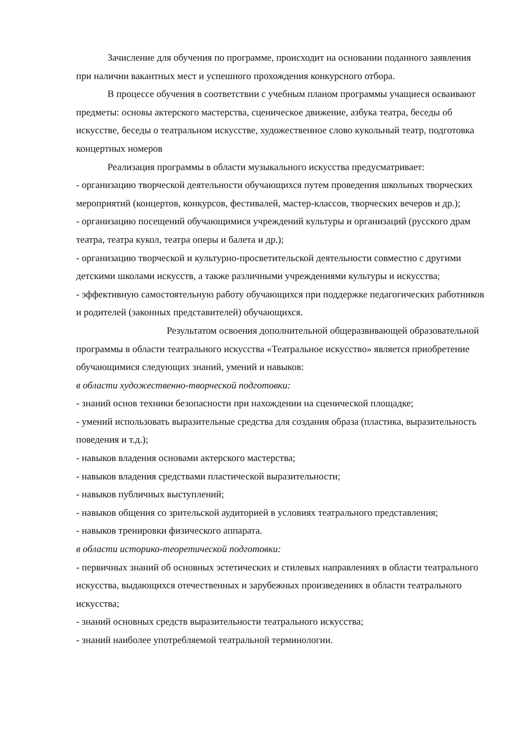Зачисление для обучения по программе, происходит на основании поданного заявления при наличии вакантных мест и успешного прохождения конкурсного отбора.
В процессе обучения в соответствии с учебным планом программы учащиеся осваивают предметы: основы актерского мастерства, сценическое движение, азбука театра, беседы об искусстве, беседы о театральном искусстве, художественное слово кукольный театр, подготовка концертных номеров
Реализация программы в области музыкального искусства предусматривает:
- организацию творческой деятельности обучающихся путем проведения школьных творческих мероприятий (концертов, конкурсов, фестивалей, мастер-классов, творческих вечеров и др.);
- организацию посещений обучающимися учреждений культуры и организаций (русского драм театра, театра кукол, театра оперы и балета и др.);
- организацию творческой и культурно-просветительской деятельности совместно с другими детскими школами искусств, а также различными учреждениями культуры и искусства;
- эффективную самостоятельную работу обучающихся при поддержке педагогических работников и родителей (законных представителей) обучающихся.
Результатом освоения дополнительной общеразвивающей образовательной программы в области театрального искусства «Театральное искусство» является приобретение обучающимися следующих знаний, умений и навыков:
в области художественно-творческой подготовки:
- знаний основ техники безопасности при нахождении на сценической площадке;
- умений использовать выразительные средства для создания образа (пластика, выразительность поведения и т.д.);
- навыков владения основами актерского мастерства;
- навыков владения средствами пластической выразительности;
- навыков публичных выступлений;
- навыков общения со зрительской аудиторией в условиях театрального представления;
- навыков тренировки физического аппарата.
в области историко-теоретической подготовки:
- первичных знаний об основных эстетических и стилевых направлениях в области театрального искусства, выдающихся отечественных и зарубежных произведениях в области театрального искусства;
- знаний основных средств выразительности театрального искусства;
- знаний наиболее употребляемой театральной терминологии.